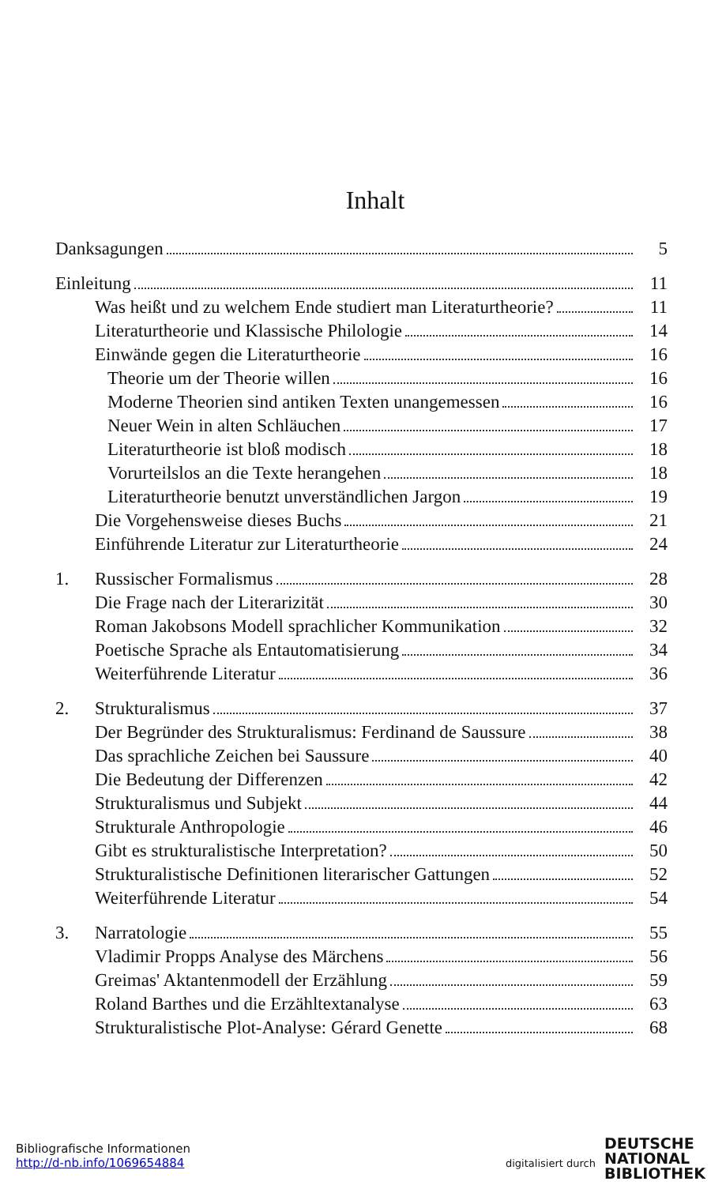Inhalt
Danksagungen 5
Einleitung 11
Was heißt und zu welchem Ende studiert man Literaturtheorie? 11
Literaturtheorie und Klassische Philologie 14
Einwände gegen die Literaturtheorie 16
Theorie um der Theorie willen 16
Moderne Theorien sind antiken Texten unangemessen 16
Neuer Wein in alten Schläuchen 17
Literaturtheorie ist bloß modisch 18
Vorurteilslos an die Texte herangehen 18
Literaturtheorie benutzt unverständlichen Jargon 19
Die Vorgehensweise dieses Buchs 21
Einführende Literatur zur Literaturtheorie 24
1. Russischer Formalismus 28
Die Frage nach der Literarizität 30
Roman Jakobsons Modell sprachlicher Kommunikation 32
Poetische Sprache als Entautomatisierung 34
Weiterführende Literatur 36
2. Strukturalismus 37
Der Begründer des Strukturalismus: Ferdinand de Saussure 38
Das sprachliche Zeichen bei Saussure 40
Die Bedeutung der Differenzen 42
Strukturalismus und Subjekt 44
Strukturale Anthropologie 46
Gibt es strukturalistische Interpretation? 50
Strukturalistische Definitionen literarischer Gattungen 52
Weiterführende Literatur 54
3. Narratologie 55
Vladimir Propps Analyse des Märchens 56
Greimas' Aktantenmodell der Erzählung 59
Roland Barthes und die Erzähltextanalyse 63
Strukturalistische Plot-Analyse: Gérard Genette 68
Bibliografische Informationen
http://d-nb.info/1069654884
digitalisiert durch
DEUTSCHE
NATIONAL
BIBLIOTHEK